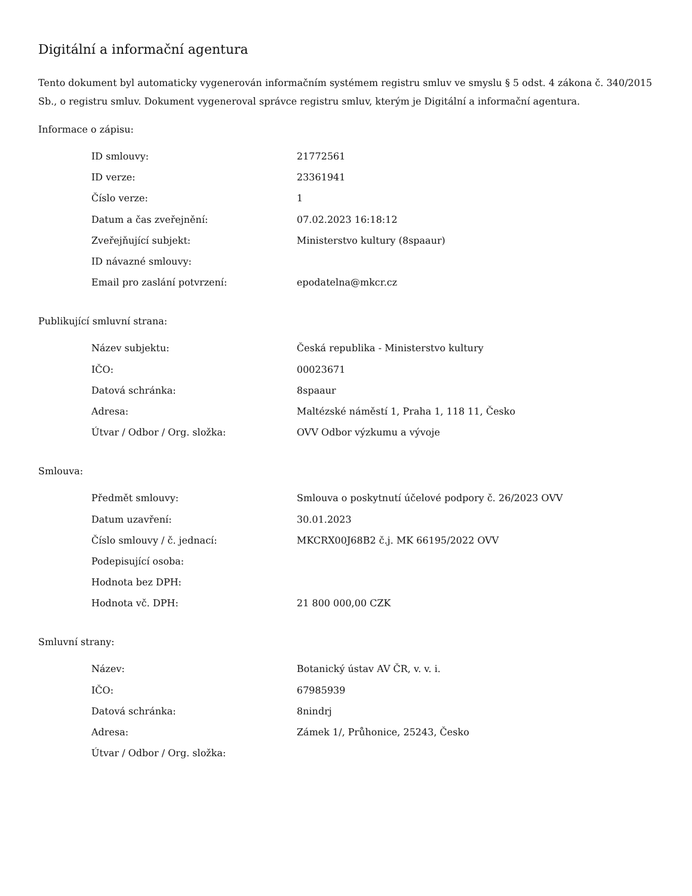Digitální a informační agentura
Tento dokument byl automaticky vygenerován informačním systémem registru smluv ve smyslu § 5 odst. 4 zákona č. 340/2015 Sb., o registru smluv. Dokument vygeneroval správce registru smluv, kterým je Digitální a informační agentura.
Informace o zápisu:
| ID smlouvy: | 21772561 |
| ID verze: | 23361941 |
| Číslo verze: | 1 |
| Datum a čas zveřejnění: | 07.02.2023 16:18:12 |
| Zveřejňující subjekt: | Ministerstvo kultury (8spaaur) |
| ID návazné smlouvy: | |
| Email pro zaslání potvrzení: | epodatelna@mkcr.cz |
Publikující smluvní strana:
| Název subjektu: | Česká republika - Ministerstvo kultury |
| IČO: | 00023671 |
| Datová schránka: | 8spaaur |
| Adresa: | Maltézské náměstí 1, Praha 1, 118 11, Česko |
| Útvar / Odbor / Org. složka: | OVV Odbor výzkumu a vývoje |
Smlouva:
| Předmět smlouvy: | Smlouva o poskytnutí účelové podpory č. 26/2023 OVV |
| Datum uzavření: | 30.01.2023 |
| Číslo smlouvy / č. jednací: | MKCRX00J68B2 č.j. MK 66195/2022 OVV |
| Podepisující osoba: | |
| Hodnota bez DPH: | |
| Hodnota vč. DPH: | 21 800 000,00 CZK |
Smluvní strany:
| Název: | Botanický ústav AV ČR, v. v. i. |
| IČO: | 67985939 |
| Datová schránka: | 8nindrj |
| Adresa: | Zámek 1/, Průhonice, 25243, Česko |
| Útvar / Odbor / Org. složka: | |